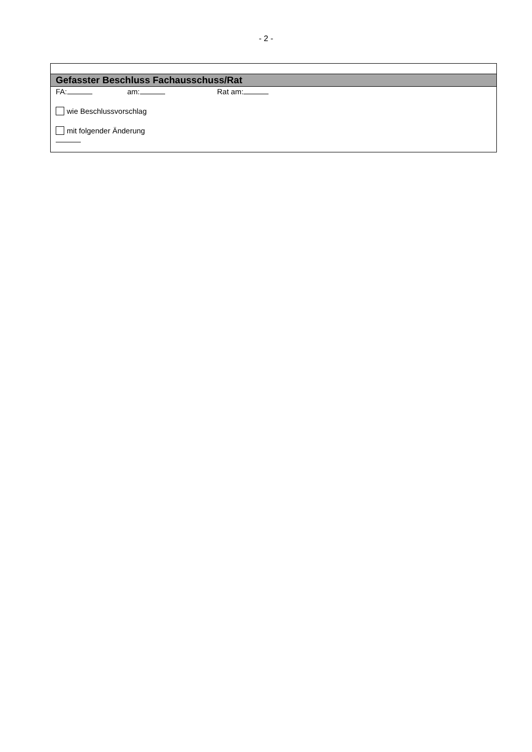- 2 -
| Gefasster Beschluss Fachausschuss/Rat |
| FA: am: Rat am: wie Beschlussvorschlag mit folgender Änderung |